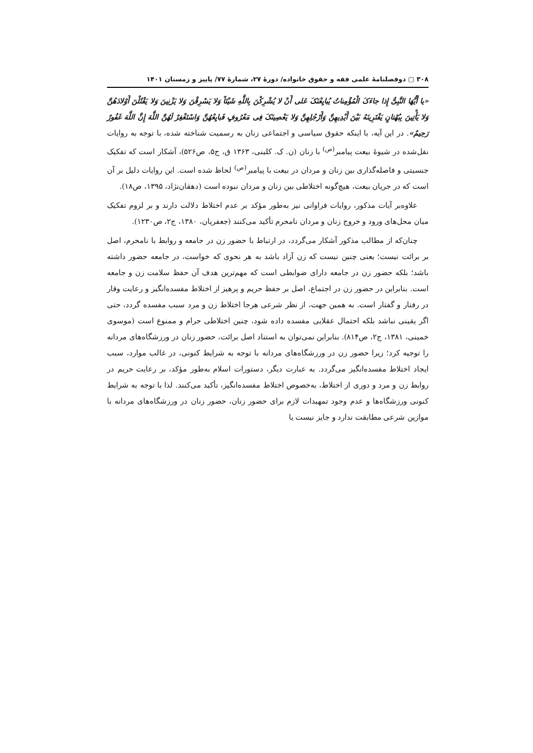۳۰۸ ▢ دوفصلنامهٔ علمی فقه و حقوق خانواده/ دورهٔ ۲۷، شمارهٔ ۷۷/ پاییز و زمستان ۱۴۰۱
«یا أَیُّهَا النَّبِیُّ إِذا جاءَکَ الْمُؤْمِناتُ یُبایِعْنَکَ عَلی أَنْ لا یُشْرِکْنَ بِاللَّهِ شَیْئاً وَلا یَسْرِقْنَ وَلا یَزْنِینَ وَلا یَقْتُلْنَ أَوْلادَهُنَّ وَلا یَأْتِینَ بِبُهْتانٍ یَفْتَرِینَهُ بَیْنَ أَیْدِیهِنَّ وَأَرْجُلِهِنَّ وَلا یَعْصِینَکَ فِی مَعْرُوفٍ فَبایِعْهُنَّ وَاسْتَغْفِرْ لَهُنَّ اللَّهَ إِنَّ اللَّهَ غَفُورٌ رَحِیمٌ». در این آیه، با اینکه حقوق سیاسی و اجتماعی زنان به رسمیت شناخته شده، با توجه به روایات نقل‌شده در شیوهٔ بیعت پیامبر<sup>(ص)</sup> با زنان (ن. ک. کلینی، ۱۳۶۳ ق، ج۵، ص۵۲۶)، آشکار است که تفکیک جنسیتی و فاصله‌گذاری بین زنان و مردان در بیعت با پیامبر<sup>(ص)</sup> لحاظ شده است. این روایات دلیل بر آن است که در جریان بیعت، هیچ‌گونه اختلاطی بین زنان و مردان نبوده است (دهقان‌نژاد، ۱۳۹۵، ص۱۸).
علاوه‌بر آیات مذکور، روایات فراوانی نیز به‌طور مؤکد بر عدم اختلاط دلالت دارند و بر لزوم تفکیک میان محل‌های ورود و خروج زنان و مردان نامحرم تأکید می‌کنند (جعفریان، ۱۳۸۰، ج۲، ص۱۲۳۰).
چنان‌که از مطالب مذکور آشکار می‌گردد، در ارتباط با حضور زن در جامعه و روابط با نامحرم، اصل بر برائت نیست؛ یعنی چنین نیست که زن آزاد باشد به هر نحوی که خواست، در جامعه حضور داشته باشد؛ بلکه حضور زن در جامعه دارای ضوابطی است که مهم‌ترین هدف آن حفظ سلامت زن و جامعه است. بنابراین در حضور زن در اجتماع، اصل بر حفظ حریم و پرهیز از اختلاط مفسده‌انگیز و رعایت وقار در رفتار و گفتار است. به همین جهت، از نظر شرعی هرجا اختلاط زن و مرد سبب مفسده گردد، حتی اگر یقینی نباشد بلکه احتمال عقلایی مفسده داده شود، چنین اختلاطی حرام و ممنوع است (موسوی خمینی، ۱۳۸۱، ج۲، ص۸۱۴). بنابراین نمی‌توان به استناد اصل برائت، حضور زنان در ورزشگاه‌های مردانه را توجیه کرد؛ زیرا حضور زن در ورزشگاه‌های مردانه با توجه به شرایط کنونی، در غالب موارد، سبب ایجاد اختلاط مفسده‌انگیز می‌گردد. به عبارت دیگر، دستورات اسلام به‌طور مؤکد، بر رعایت حریم در روابط زن و مرد و دوری از اختلاط، به‌خصوص اختلاط مفسده‌انگیز، تأکید می‌کنند. لذا با توجه به شرایط کنونی ورزشگاه‌ها و عدم وجود تمهیدات لازم برای حضور زنان، حضور زنان در ورزشگاه‌های مردانه با موازین شرعی مطابقت ندارد و جایز نیست یا